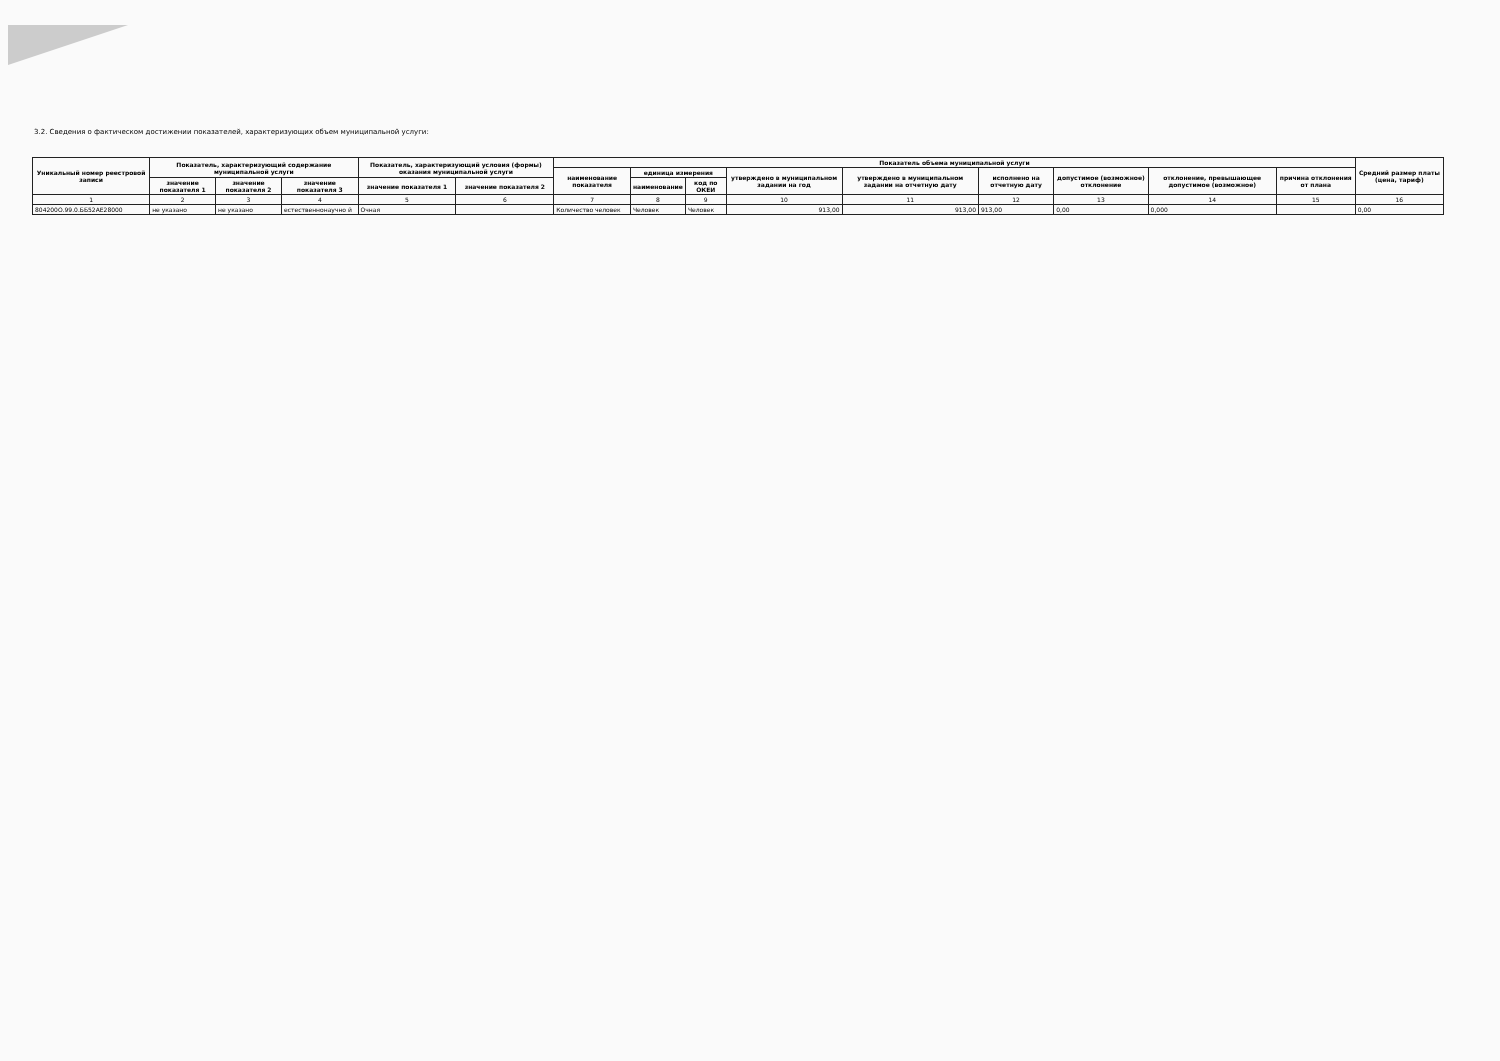3.2. Сведения о фактическом достижении показателей, характеризующих объем муниципальной услуги:
| Уникальный номер реестровой записи | Показатель, характеризующий содержание муниципальной услуги | | | Показатель, характеризующий условия (формы) оказания муниципальной услуги | | Показатель объема муниципальной услуги | | | | | | | | | Средний размер платы (цена, тариф) |
| --- | --- | --- | --- | --- | --- | --- | --- | --- | --- | --- | --- | --- | --- | --- | --- |
| | | | | | | наименование показателя | единица измерения | | утверждено в муниципальном задании на год | утверждено в муниципальном задании на отчетную дату | исполнено на отчетную дату | допустимое (возможное) отклонение | отклонение, превышающее допустимое (возможное) | причина отклонения от плана | |
| | значение показателя 1 | значение показателя 2 | значение показателя 3 | значение показателя 1 | значение показателя 2 | | наименование | код по ОКЕИ | | | | | | | |
| 1 | 2 | 3 | 4 | 5 | 6 | 7 | 8 | 9 | 10 | 11 | 12 | 13 | 14 | 15 | 16 |
| 804200О.99.0.ББ52АЕ28000 | не указано | не указано | естественнонаучно й | Очная | | Количество человек | Человек | Человек | 913,00 | 913,00 | 913,00 | 0,00 | 0,000 | | 0,00 |